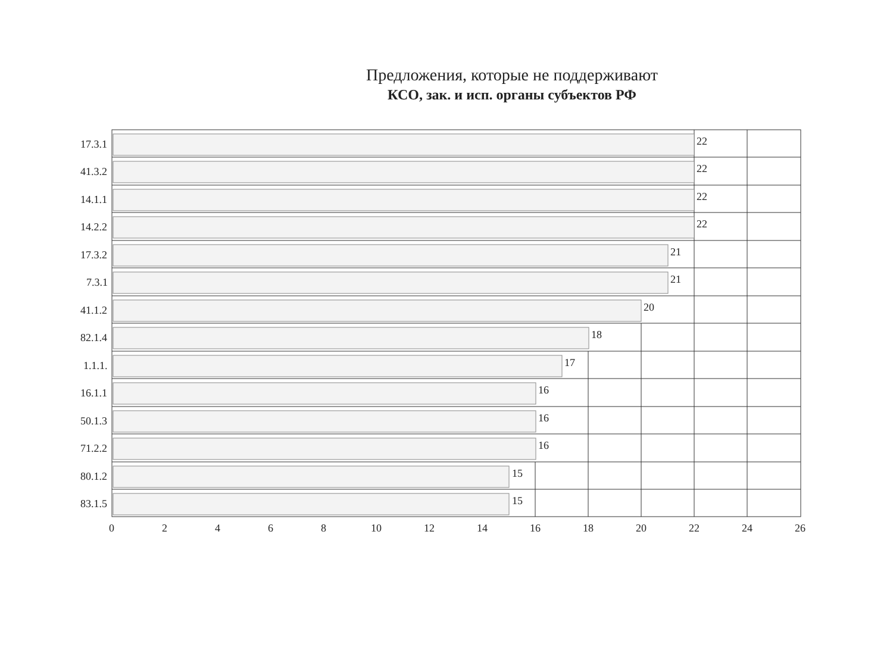Предложения, которые не поддерживают
КСО, зак. и исп. органы субъектов РФ
22
22
22
22
21
21
20
18
17
16
16
16
15
15
17.3.1
41.3.2
14.1.1
14.2.2
17.3.2
7.3.1
41.1.2
82.1.4
1.1.1.
16.1.1
50.1.3
71.2.2
80.1.2
83.1.5
0
2
4
6
8
10
12
14
16
18
20
22
24
26